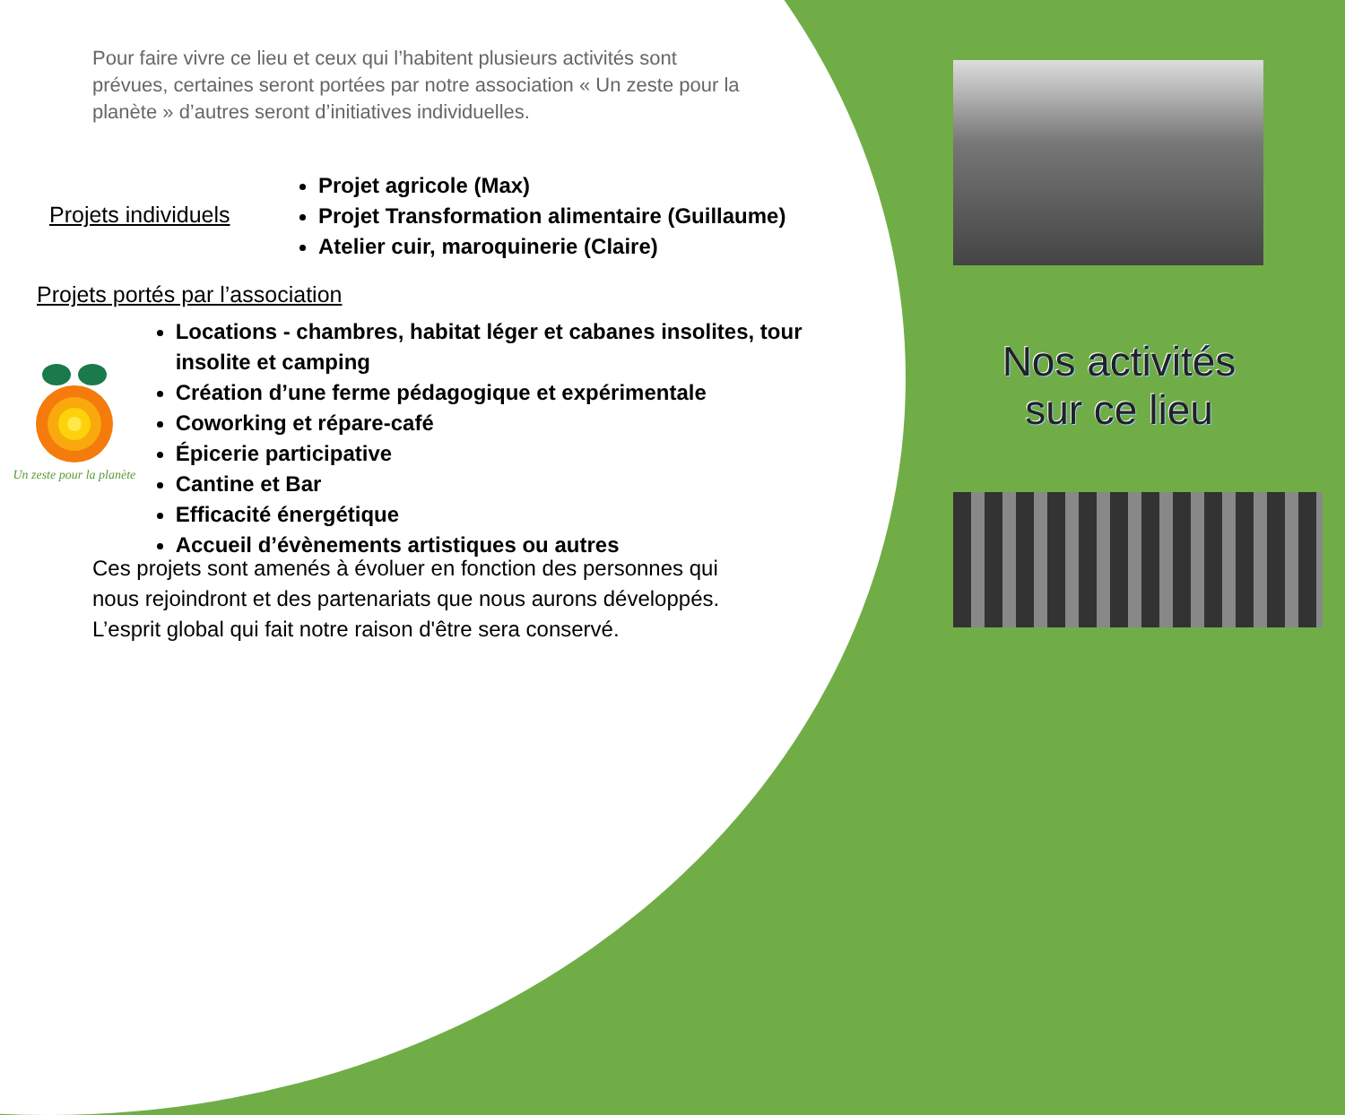Pour faire vivre ce lieu et ceux qui l’habitent plusieurs activités sont prévues, certaines seront portées par notre association « Un zeste pour la planète » d’autres seront d’initiatives individuelles.
Projets individuels
Projet agricole (Max)
Projet Transformation alimentaire (Guillaume)
Atelier cuir, maroquinerie (Claire)
Projets portés par l’association
Un zeste pour la planète
Locations - chambres, habitat léger et cabanes insolites, tour insolite et camping
Création d’une ferme pédagogique et expérimentale
Coworking et répare-café
Épicerie participative
Cantine et Bar
Efficacité énergétique
Accueil d’évènements artistiques ou autres
Ces projets sont amenés à évoluer en fonction des personnes qui nous rejoindront et des partenariats que nous aurons développés. L’esprit global qui fait notre raison d'être sera conservé.
Nos activités
sur ce lieu